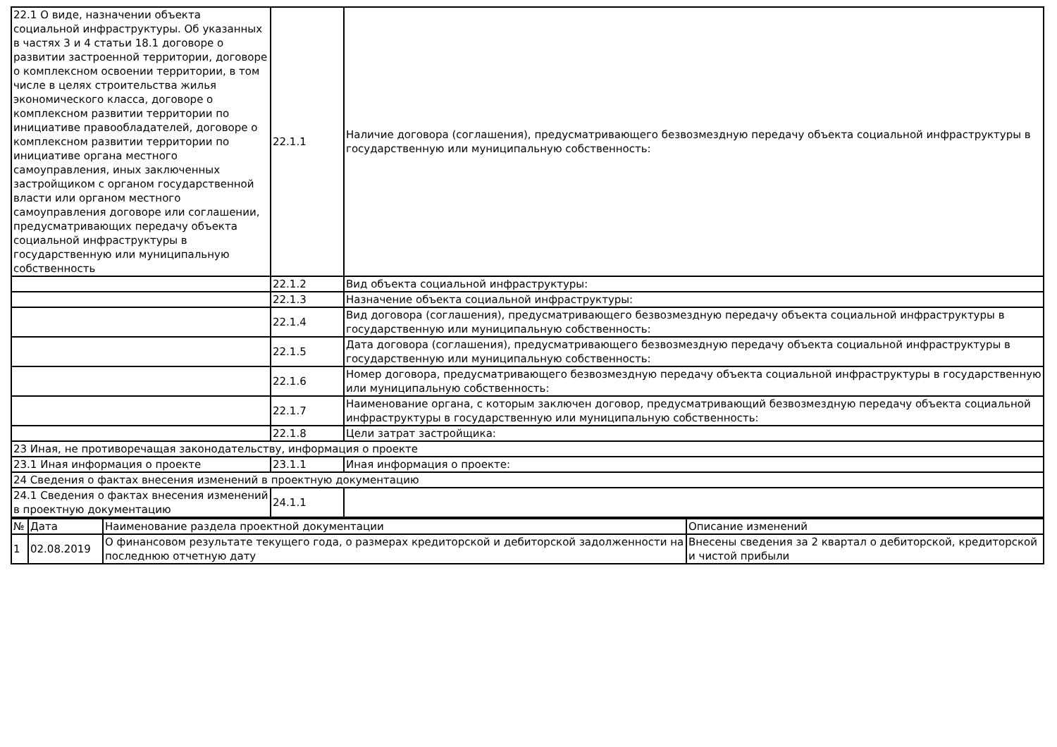| 22.1 О виде, назначении объекта социальной инфраструктуры. Об указанных в частях 3 и 4 статьи 18.1 договоре о развитии застроенной территории, договоре о комплексном освоении территории, в том числе в целях строительства жилья экономического класса, договоре о комплексном развитии территории по инициативе правообладателей, договоре о комплексном развитии территории по инициативе органа местного самоуправления, иных заключенных застройщиком с органом государственной власти или органом местного самоуправления договоре или соглашении, предусматривающих передачу объекта социальной инфраструктуры в государственную или муниципальную собственность | 22.1.1 | Наличие договора (соглашения), предусматривающего безвозмездную передачу объекта социальной инфраструктуры в государственную или муниципальную собственность: |
| | 22.1.2 | Вид объекта социальной инфраструктуры: |
| | 22.1.3 | Назначение объекта социальной инфраструктуры: |
| | 22.1.4 | Вид договора (соглашения), предусматривающего безвозмездную передачу объекта социальной инфраструктуры в государственную или муниципальную собственность: |
| | 22.1.5 | Дата договора (соглашения), предусматривающего безвозмездную передачу объекта социальной инфраструктуры в государственную или муниципальную собственность: |
| | 22.1.6 | Номер договора, предусматривающего безвозмездную передачу объекта социальной инфраструктуры в государственную или муниципальную собственность: |
| | 22.1.7 | Наименование органа, с которым заключен договор, предусматривающий безвозмездную передачу объекта социальной инфраструктуры в государственную или муниципальную собственность: |
| | 22.1.8 | Цели затрат застройщика: |
| 23 Иная, не противоречащая законодательству, информация о проекте | | |
| 23.1 Иная информация о проекте | 23.1.1 | Иная информация о проекте: |
| 24 Сведения о фактах внесения изменений в проектную документацию | | |
| 24.1 Сведения о фактах внесения изменений в проектную документацию | 24.1.1 | |
| № | Дата | Наименование раздела проектной документации | Описание изменений |
| --- | --- | --- | --- |
| 1 | 02.08.2019 | О финансовом результате текущего года, о размерах кредиторской и дебиторской задолженности на последнюю отчетную дату | Внесены сведения за 2 квартал о дебиторской, кредиторской и чистой прибыли |